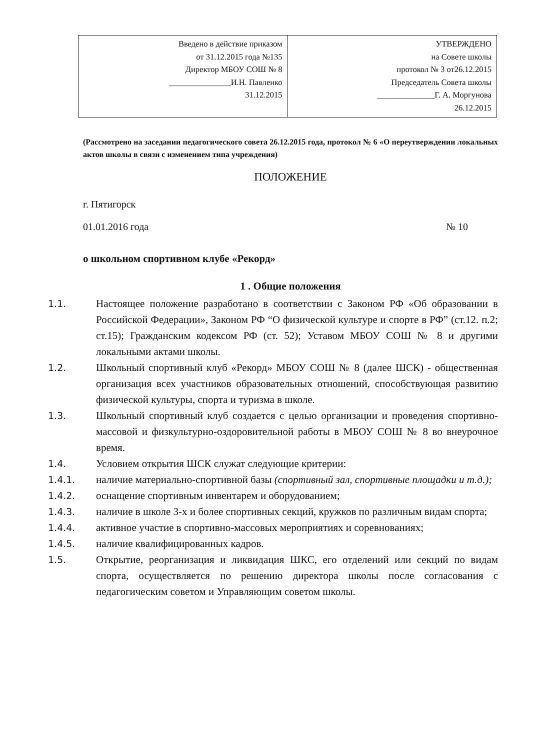| Введено в действие приказом от 31.12.2015 года №135 Директор МБОУ СОШ № 8 _______________И.Н. Павленко 31.12.2015 | УТВЕРЖДЕНО на Совете школы протокол № 3 от26.12.2015 Председатель Совета школы ______________Г. А. Моргунова 26.12.2015 |
(Рассмотрено на заседании педагогического совета 26.12.2015 года, протокол № 6 «О переутверждении локальных актов школы в связи с изменением типа учреждения)
ПОЛОЖЕНИЕ
г. Пятигорск
01.01.2016 года № 10
о школьном спортивном клубе «Рекорд»
1 . Общие положения
1.1. Настоящее положение разработано в соответствии с Законом РФ «Об образовании в Российской Федерации», Законом РФ “О физической культуре и спорте в РФ” (ст.12. п.2; ст.15); Гражданским кодексом РФ (ст. 52); Уставом МБОУ СОШ № 8 и другими локальными актами школы.
1.2. Школьный спортивный клуб «Рекорд» МБОУ СОШ № 8 (далее ШСК) - общественная организация всех участников образовательных отношений, способствующая развитию физической культуры, спорта и туризма в школе.
1.3. Школьный спортивный клуб создается с целью организации и проведения спортивно-массовой и физкультурно-оздоровительной работы в МБОУ СОШ № 8 во внеурочное время.
1.4. Условием открытия ШСК служат следующие критерии:
1.4.1. наличие материально-спортивной базы (спортивный зал, спортивные площадки и т.д.);
1.4.2. оснащение спортивным инвентарем и оборудованием;
1.4.3. наличие в школе 3-х и более спортивных секций, кружков по различным видам спорта;
1.4.4. активное участие в спортивно-массовых мероприятиях и соревнованиях;
1.4.5. наличие квалифицированных кадров.
1.5. Открытие, реорганизация и ликвидация ШКС, его отделений или секций по видам спорта, осуществляется по решению директора школы после согласования с педагогическим советом и Управляющим советом школы.